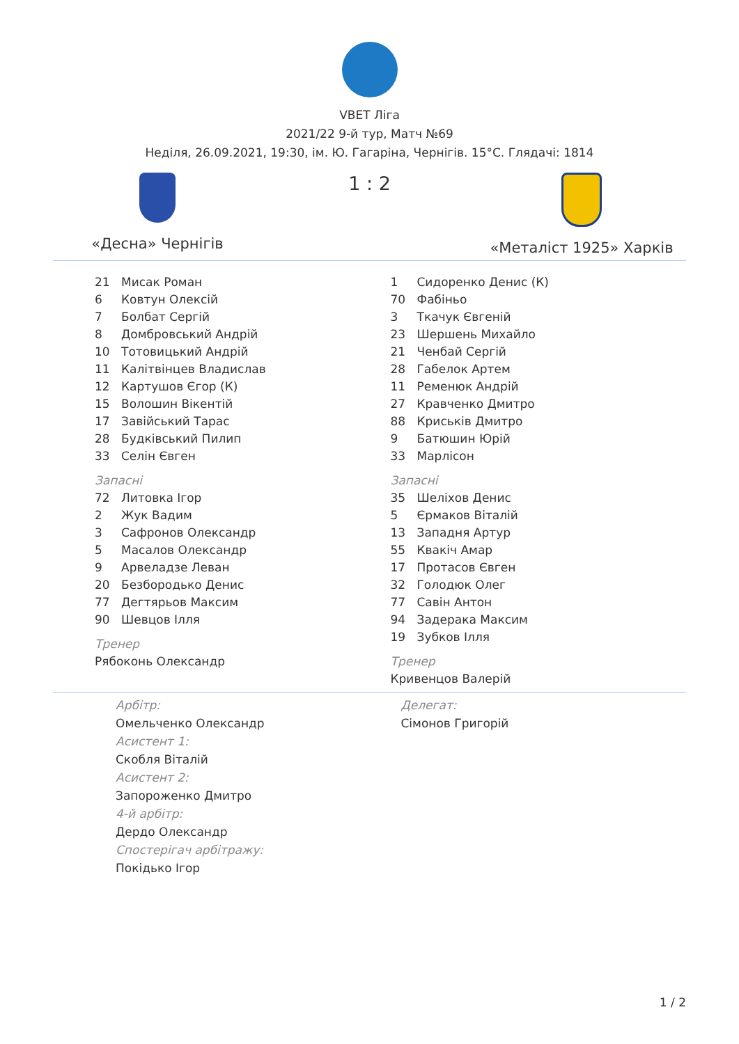VBET Ліга
2021/22 9-й тур, Матч №69
Неділя, 26.09.2021, 19:30, ім. Ю. Гагаріна, Чернігів. 15°C. Глядачі: 1814
«Десна» Чернігів
1 : 2
«Металіст 1925» Харків
| 21 | Мисак Роман |
| 6 | Ковтун Олексій |
| 7 | Болбат Сергій |
| 8 | Домбровський Андрій |
| 10 | Тотовицький Андрій |
| 11 | Калітвінцев Владислав |
| 12 | Картушов Єгор (К) |
| 15 | Волошин Вікентій |
| 17 | Завійський Тарас |
| 28 | Будківський Пилип |
| 33 | Селін Євген |
Запасні
| 72 | Литовка Ігор |
| 2 | Жук Вадим |
| 3 | Сафронов Олександр |
| 5 | Масалов Олександр |
| 9 | Арвеладзе Леван |
| 20 | Безбородько Денис |
| 77 | Дегтярьов Максим |
| 90 | Шевцов Ілля |
Тренер
Рябоконь Олександр
| 1 | Сидоренко Денис (К) |
| 70 | Фабіньо |
| 3 | Ткачук Євгеній |
| 23 | Шершень Михайло |
| 21 | Ченбай Сергій |
| 28 | Габелок Артем |
| 11 | Ременюк Андрій |
| 27 | Кравченко Дмитро |
| 88 | Криськів Дмитро |
| 9 | Батюшин Юрій |
| 33 | Марлісон |
Запасні
| 35 | Шеліхов Денис |
| 5 | Єрмаков Віталій |
| 13 | Западня Артур |
| 55 | Квакіч Амар |
| 17 | Протасов Євген |
| 32 | Голодюк Олег |
| 77 | Савін Антон |
| 94 | Задерака Максим |
| 19 | Зубков Ілля |
Тренер
Кривенцов Валерій
Арбітр:
Омельченко Олександр
Асистент 1:
Скобля Віталій
Асистент 2:
Запороженко Дмитро
4-й арбітр:
Дердо Олександр
Спостерігач арбітражу:
Покідько Ігор
Делегат:
Сімонов Григорій
1 / 2